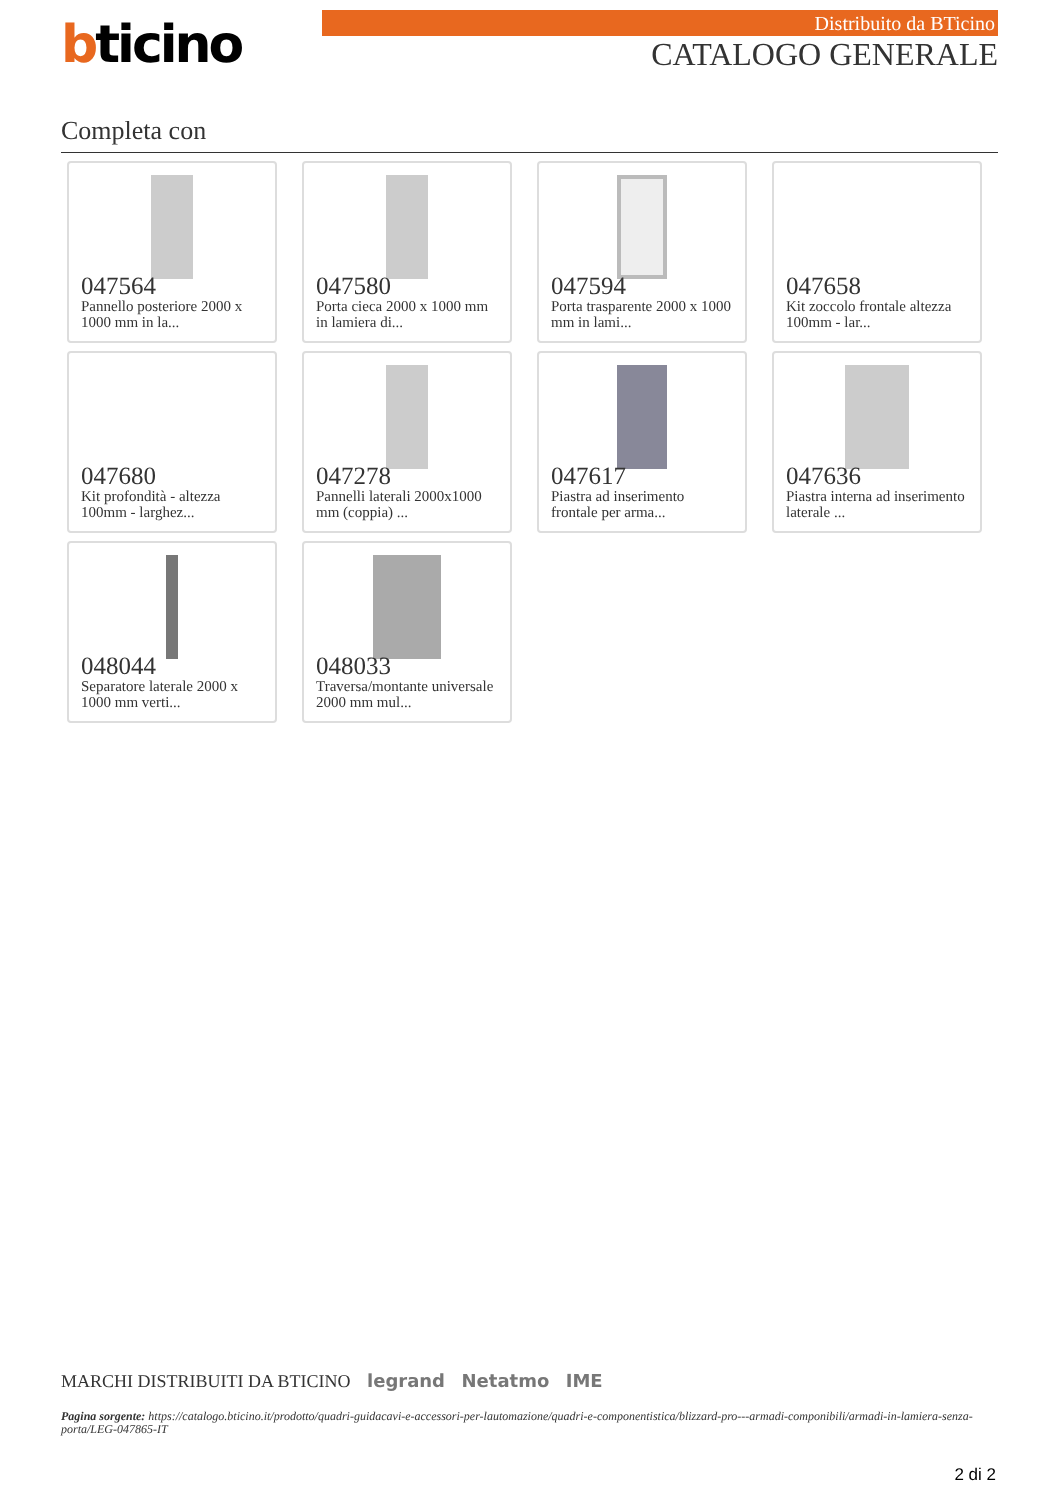bticino Distribuito da BTicino
CATALOGO GENERALE
Completa con
047564
Pannello posteriore 2000 x 1000 mm in la...
047580
Porta cieca 2000 x 1000 mm in lamiera di...
047594
Porta trasparente 2000 x 1000 mm in lami...
047658
Kit zoccolo frontale altezza 100mm - lar...
047680
Kit profondità - altezza 100mm - larghez...
047278
Pannelli laterali 2000x1000 mm (coppia) ...
047617
Piastra ad inserimento frontale per arma...
047636
Piastra interna ad inserimento laterale ...
048044
Separatore laterale 2000 x 1000 mm verti...
048033
Traversa/montante universale 2000 mm mul...
MARCHI DISTRIBUITI DA BTICINO legrand Netatmo IME
Pagina sorgente: https://catalogo.bticino.it/prodotto/quadri-guidacavi-e-accessori-per-lautomazione/quadri-e-componentistica/blizzard-pro---armadi-componibili/armadi-in-lamiera-senza-porta/LEG-047865-IT
2 di 2